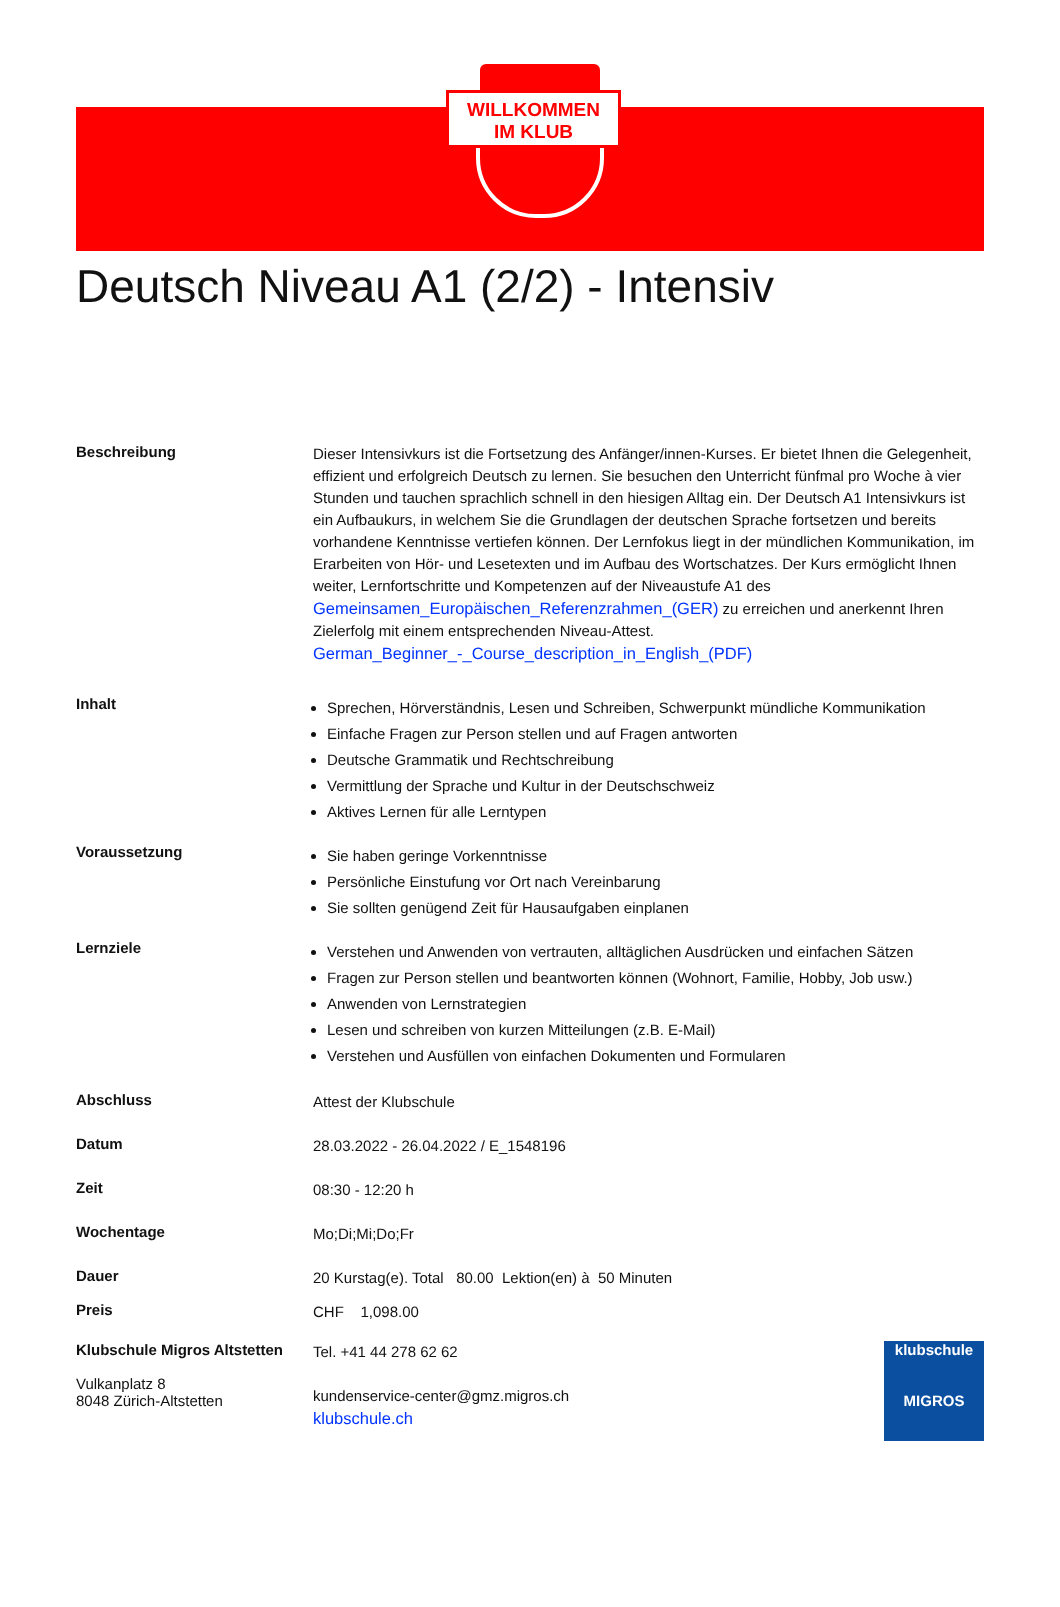WILLKOMMEN
IM KLUB
Deutsch Niveau A1 (2/2) - Intensiv
Beschreibung
Dieser Intensivkurs ist die Fortsetzung des Anfänger/innen-Kurses. Er bietet Ihnen die Gelegenheit, effizient und erfolgreich Deutsch zu lernen. Sie besuchen den Unterricht fünfmal pro Woche à vier Stunden und tauchen sprachlich schnell in den hiesigen Alltag ein. Der Deutsch A1 Intensivkurs ist ein Aufbaukurs, in welchem Sie die Grundlagen der deutschen Sprache fortsetzen und bereits vorhandene Kenntnisse vertiefen können. Der Lernfokus liegt in der mündlichen Kommunikation, im Erarbeiten von Hör- und Lesetexten und im Aufbau des Wortschatzes. Der Kurs ermöglicht Ihnen weiter, Lernfortschritte und Kompetenzen auf der Niveaustufe A1 des Gemeinsamen_Europäischen_Referenzrahmen_(GER) zu erreichen und anerkennt Ihren Zielerfolg mit einem entsprechenden Niveau-Attest.
German_Beginner_-_Course_description_in_English_(PDF)
Inhalt
Sprechen, Hörverständnis, Lesen und Schreiben, Schwerpunkt mündliche Kommunikation
Einfache Fragen zur Person stellen und auf Fragen antworten
Deutsche Grammatik und Rechtschreibung
Vermittlung der Sprache und Kultur in der Deutschschweiz
Aktives Lernen für alle Lerntypen
Voraussetzung
Sie haben geringe Vorkenntnisse
Persönliche Einstufung vor Ort nach Vereinbarung
Sie sollten genügend Zeit für Hausaufgaben einplanen
Lernziele
Verstehen und Anwenden von vertrauten, alltäglichen Ausdrücken und einfachen Sätzen
Fragen zur Person stellen und beantworten können (Wohnort, Familie, Hobby, Job usw.)
Anwenden von Lernstrategien
Lesen und schreiben von kurzen Mitteilungen (z.B. E-Mail)
Verstehen und Ausfüllen von einfachen Dokumenten und Formularen
Abschluss
Attest der Klubschule
Datum
28.03.2022 - 26.04.2022 / E_1548196
Zeit
08:30 - 12:20 h
Wochentage
Mo;Di;Mi;Do;Fr
Dauer
20 Kurstag(e). Total 80.00 Lektion(en) à 50 Minuten
Preis
CHF 1,098.00
Klubschule Migros Altstetten
Vulkanplatz 8
8048 Zürich-Altstetten
Tel. +41 44 278 62 62
kundenservice-center@gmz.migros.ch
klubschule.ch
klubschule
MIGROS